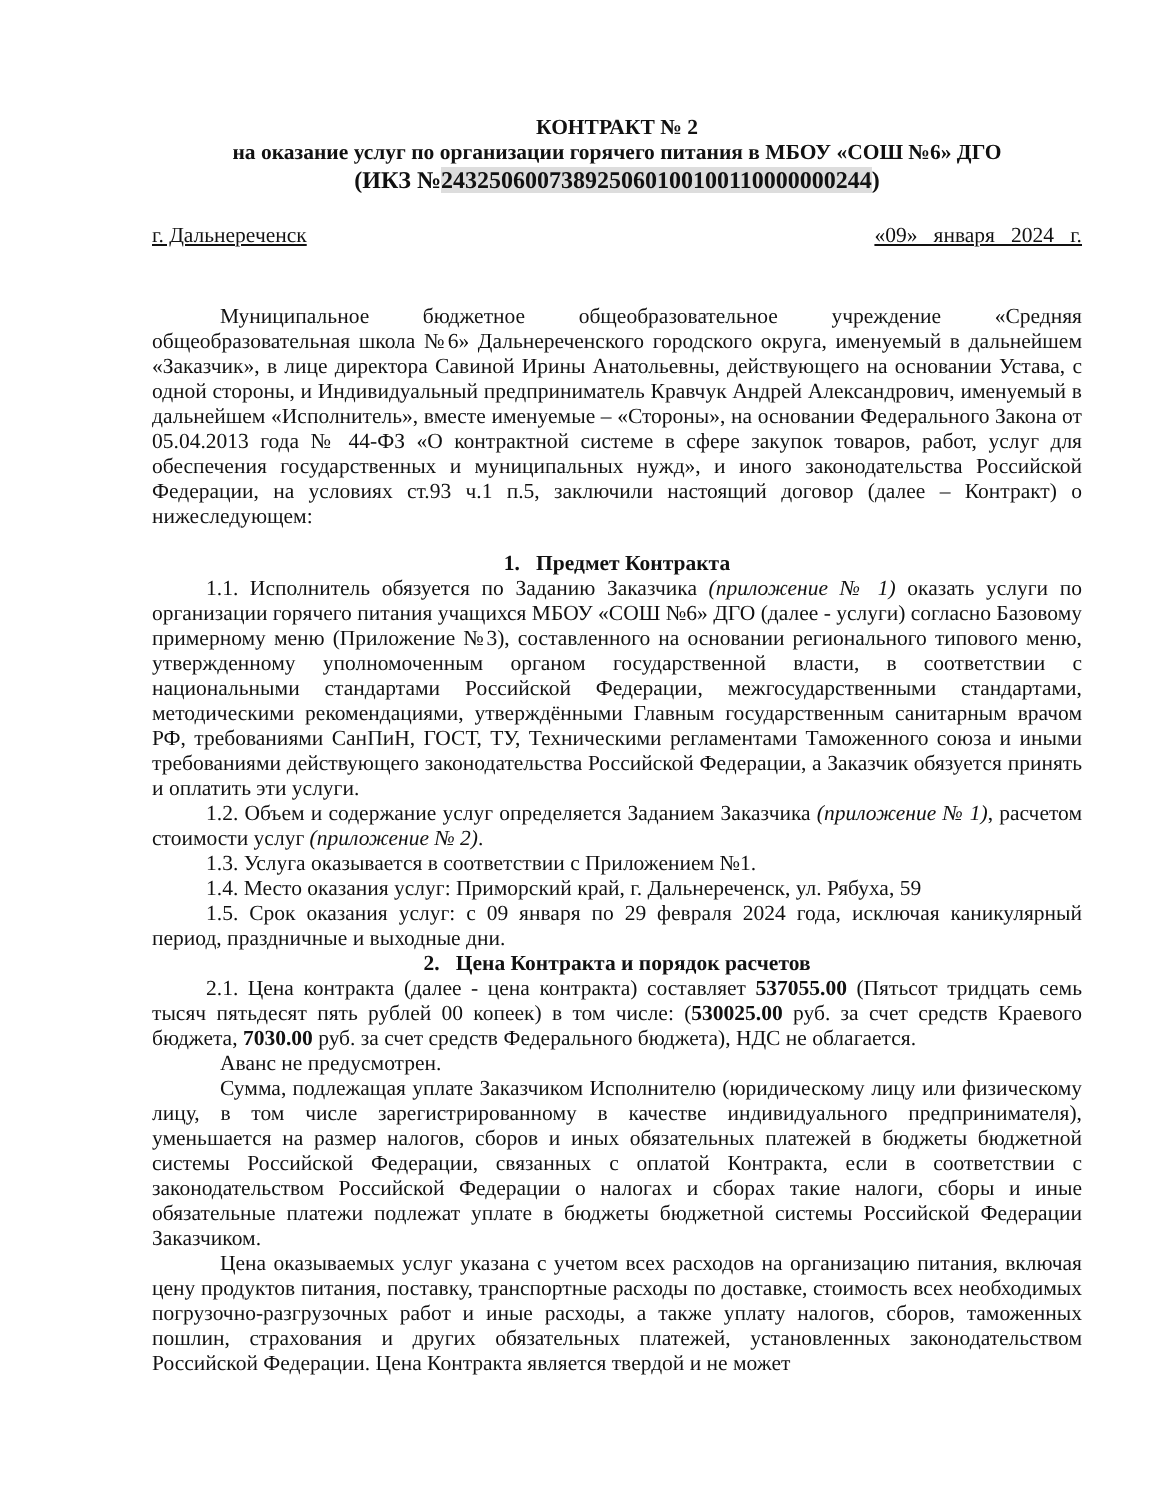КОНТРАКТ № 2
на оказание услуг по организации горячего питания в МБОУ «СОШ №6» ДГО
(ИКЗ №243250600738925060100100110000000244)
г. Дальнереченск «09» января 2024 г.
Муниципальное бюджетное общеобразовательное учреждение «Средняя общеобразовательная школа №6» Дальнереченского городского округа, именуемый в дальнейшем «Заказчик», в лице директора Савиной Ирины Анатольевны, действующего на основании Устава, с одной стороны, и Индивидуальный предприниматель Кравчук Андрей Александрович, именуемый в дальнейшем «Исполнитель», вместе именуемые – «Стороны», на основании Федерального Закона от 05.04.2013 года № 44-ФЗ «О контрактной системе в сфере закупок товаров, работ, услуг для обеспечения государственных и муниципальных нужд», и иного законодательства Российской Федерации, на условиях ст.93 ч.1 п.5, заключили настоящий договор (далее – Контракт) о нижеследующем:
1. Предмет Контракта
1.1. Исполнитель обязуется по Заданию Заказчика (приложение № 1) оказать услуги по организации горячего питания учащихся МБОУ «СОШ №6» ДГО (далее - услуги) согласно Базовому примерному меню (Приложение №3), составленного на основании регионального типового меню, утвержденному уполномоченным органом государственной власти, в соответствии с национальными стандартами Российской Федерации, межгосударственными стандартами, методическими рекомендациями, утверждёнными Главным государственным санитарным врачом РФ, требованиями СанПиН, ГОСТ, ТУ, Техническими регламентами Таможенного союза и иными требованиями действующего законодательства Российской Федерации, а Заказчик обязуется принять и оплатить эти услуги.
1.2. Объем и содержание услуг определяется Заданием Заказчика (приложение № 1), расчетом стоимости услуг (приложение № 2).
1.3. Услуга оказывается в соответствии с Приложением №1.
1.4. Место оказания услуг: Приморский край, г. Дальнереченск, ул. Рябуха, 59
1.5. Срок оказания услуг: с 09 января по 29 февраля 2024 года, исключая каникулярный период, праздничные и выходные дни.
2. Цена Контракта и порядок расчетов
2.1. Цена контракта (далее - цена контракта) составляет 537055.00 (Пятьсот тридцать семь тысяч пятьдесят пять рублей 00 копеек) в том числе: (530025.00 руб. за счет средств Краевого бюджета, 7030.00 руб. за счет средств Федерального бюджета), НДС не облагается.
Аванс не предусмотрен.
Сумма, подлежащая уплате Заказчиком Исполнителю (юридическому лицу или физическому лицу, в том числе зарегистрированному в качестве индивидуального предпринимателя), уменьшается на размер налогов, сборов и иных обязательных платежей в бюджеты бюджетной системы Российской Федерации, связанных с оплатой Контракта, если в соответствии с законодательством Российской Федерации о налогах и сборах такие налоги, сборы и иные обязательные платежи подлежат уплате в бюджеты бюджетной системы Российской Федерации Заказчиком.
Цена оказываемых услуг указана с учетом всех расходов на организацию питания, включая цену продуктов питания, поставку, транспортные расходы по доставке, стоимость всех необходимых погрузочно-разгрузочных работ и иные расходы, а также уплату налогов, сборов, таможенных пошлин, страхования и других обязательных платежей, установленных законодательством Российской Федерации. Цена Контракта является твердой и не может